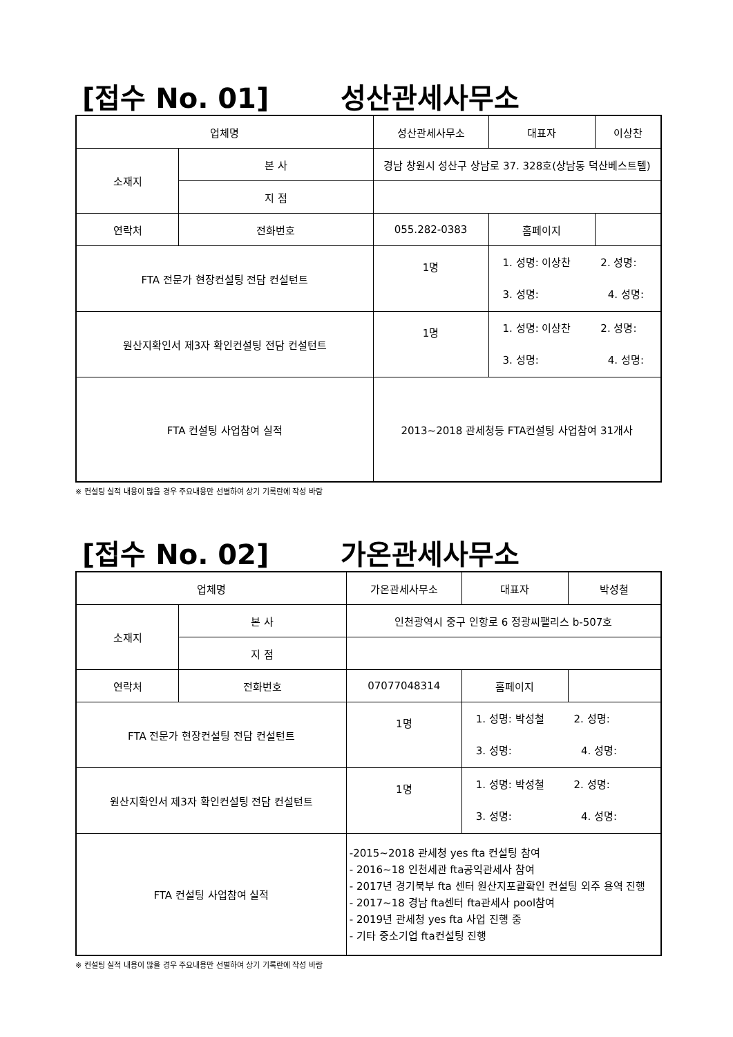[접수 No. 01] 성산관세사무소
| 업체명 | | 성산관세사무소 | 대표자 | 이상찬 |
| 소재지 | 본 사 | 경남 창원시 성산구 상남로 37. 328호(상남동 덕산베스트텔) | | |
| | 지 점 | | | |
| 연락처 | 전화번호 | 055.282-0383 | 홈페이지 | |
| FTA 전문가 현장컨설팅 전담 컨설턴트 | | 1명 | 1. 성명: 이상찬 2. 성명: 3. 성명: 4. 성명: | |
| 원산지확인서 제3자 확인컨설팅 전담 컨설턴트 | | 1명 | 1. 성명: 이상찬 2. 성명: 3. 성명: 4. 성명: | |
| FTA 컨설팅 사업참여 실적 | | 2013~2018 관세청등 FTA컨설팅 사업참여 31개사 | | |
※ 컨설팅 실적 내용이 많을 경우 주요내용만 선별하여 상기 기록란에 작성 바람
[접수 No. 02] 가온관세사무소
| 업체명 | | 가온관세사무소 | 대표자 | 박성철 |
| 소재지 | 본 사 | 인천광역시 중구 인항로 6 정광씨팰리스 b-507호 | | |
| | 지 점 | | | |
| 연락처 | 전화번호 | 07077048314 | 홈페이지 | |
| FTA 전문가 현장컨설팅 전담 컨설턴트 | | 1명 | 1. 성명: 박성철 2. 성명: 3. 성명: 4. 성명: | |
| 원산지확인서 제3자 확인컨설팅 전담 컨설턴트 | | 1명 | 1. 성명: 박성철 2. 성명: 3. 성명: 4. 성명: | |
| FTA 컨설팅 사업참여 실적 | | -2015~2018 관세청 yes fta 컨설팅 참여 - 2016~18 인천세관 fta공익관세사 참여 - 2017년 경기북부 fta 센터 원산지포괄확인 컨설팅 외주 용역 진행 - 2017~18 경남 fta센터 fta관세사 pool참여 - 2019년 관세청 yes fta 사업 진행 중 - 기타 중소기업 fta컨설팅 진행 | | |
※ 컨설팅 실적 내용이 많을 경우 주요내용만 선별하여 상기 기록란에 작성 바람